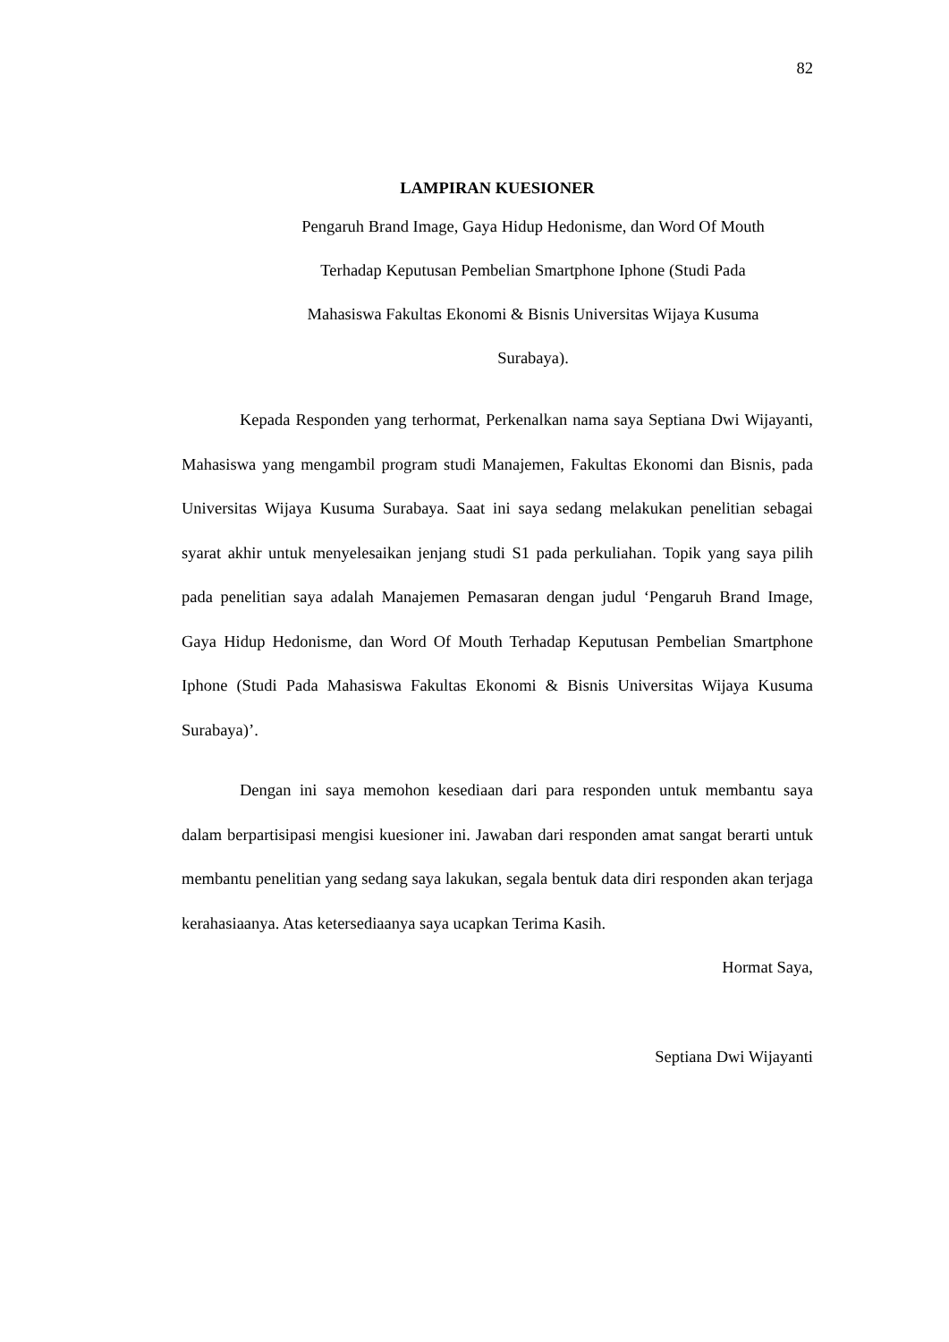82
LAMPIRAN KUESIONER
Pengaruh Brand Image, Gaya Hidup Hedonisme, dan Word Of Mouth
Terhadap Keputusan Pembelian Smartphone Iphone (Studi Pada
Mahasiswa Fakultas Ekonomi & Bisnis Universitas Wijaya Kusuma
Surabaya).
Kepada Responden yang terhormat, Perkenalkan nama saya Septiana Dwi Wijayanti, Mahasiswa yang mengambil program studi Manajemen, Fakultas Ekonomi dan Bisnis, pada Universitas Wijaya Kusuma Surabaya. Saat ini saya sedang melakukan penelitian sebagai syarat akhir untuk menyelesaikan jenjang studi S1 pada perkuliahan. Topik yang saya pilih pada penelitian saya adalah Manajemen Pemasaran dengan judul ‘Pengaruh Brand Image, Gaya Hidup Hedonisme, dan Word Of Mouth Terhadap Keputusan Pembelian Smartphone Iphone (Studi Pada Mahasiswa Fakultas Ekonomi & Bisnis Universitas Wijaya Kusuma Surabaya)’.
Dengan ini saya memohon kesediaan dari para responden untuk membantu saya dalam berpartisipasi mengisi kuesioner ini. Jawaban dari responden amat sangat berarti untuk membantu penelitian yang sedang saya lakukan, segala bentuk data diri responden akan terjaga kerahasiaanya. Atas ketersediaanya saya ucapkan Terima Kasih.
Hormat Saya,
Septiana Dwi Wijayanti